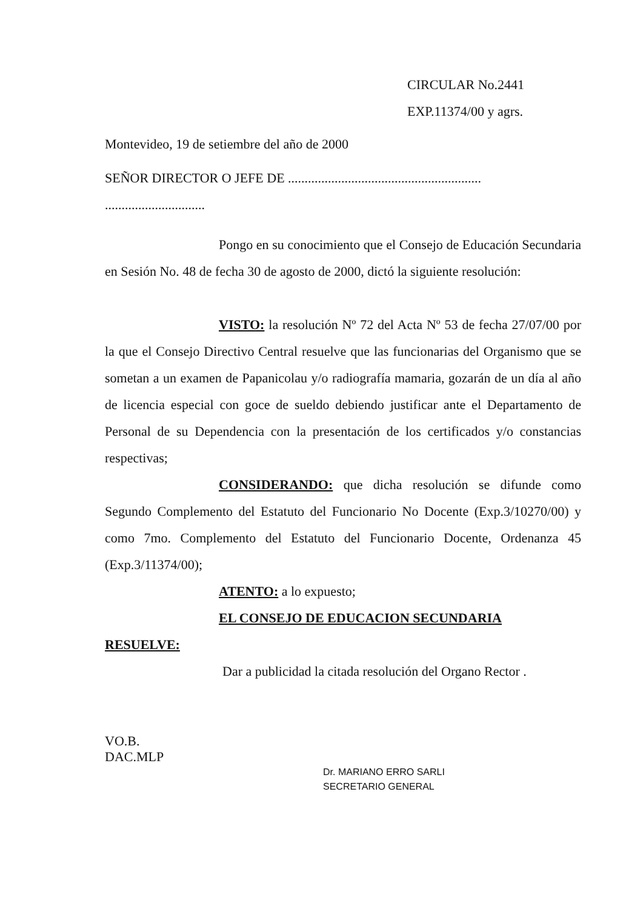CIRCULAR No.2441
EXP.11374/00 y agrs.
Montevideo, 19 de setiembre del año de 2000
SEÑOR DIRECTOR O JEFE DE ..........................................................
..............................
Pongo en su conocimiento que el Consejo de Educación Secundaria en Sesión No. 48 de fecha 30 de agosto de 2000, dictó la siguiente resolución:
VISTO: la resolución Nº 72 del Acta Nº 53 de fecha 27/07/00 por la que el Consejo Directivo Central resuelve que las funcionarias del Organismo que se sometan a un examen de Papanicolau y/o radiografía mamaria, gozarán de un día al año de licencia especial con goce de sueldo debiendo justificar ante el Departamento de Personal de su Dependencia con la presentación de los certificados y/o constancias respectivas;
CONSIDERANDO: que dicha resolución se difunde como Segundo Complemento del Estatuto del Funcionario No Docente (Exp.3/10270/00) y como 7mo. Complemento del Estatuto del Funcionario Docente, Ordenanza 45 (Exp.3/11374/00);
ATENTO: a lo expuesto;
EL CONSEJO DE EDUCACION SECUNDARIA
RESUELVE:
Dar a publicidad la citada resolución del Organo Rector .
VO.B.
DAC.MLP
Dr. MARIANO ERRO SARLI
SECRETARIO GENERAL